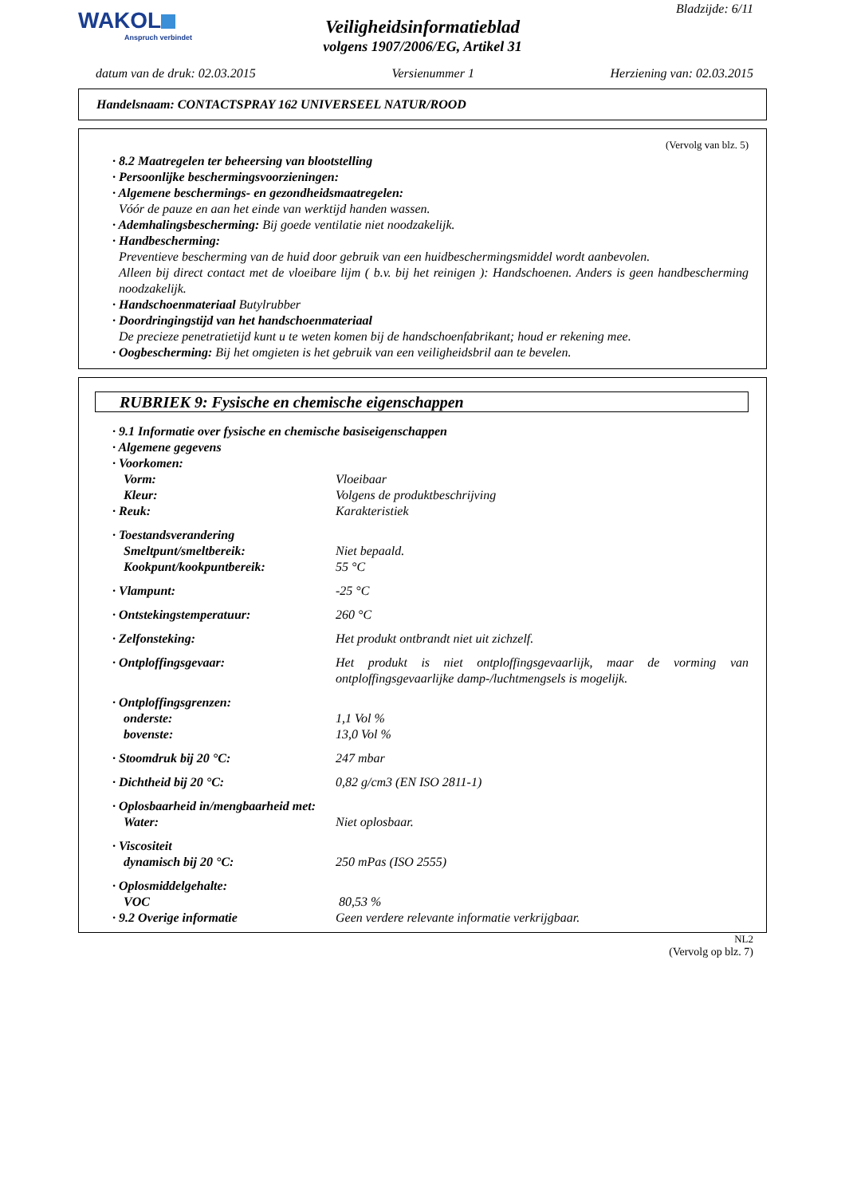WAKOL
Anspruch verbindet
Bladzijde: 6/11
Veiligheidsinformatieblad
volgens 1907/2006/EG, Artikel 31
datum van de druk: 02.03.2015 Versienummer 1 Herziening van: 02.03.2015
Handelsnaam: CONTACTSPRAY 162 UNIVERSEEL NATUR/ROOD
(Vervolg van blz. 5)
· 8.2 Maatregelen ter beheersing van blootstelling
· Persoonlijke beschermingsvoorzieningen:
· Algemene beschermings- en gezondheidsmaatregelen:
Vóór de pauze en aan het einde van werktijd handen wassen.
· Ademhalingsbescherming: Bij goede ventilatie niet noodzakelijk.
· Handbescherming:
Preventieve bescherming van de huid door gebruik van een huidbeschermingsmiddel wordt aanbevolen.
Alleen bij direct contact met de vloeibare lijm ( b.v. bij het reinigen ): Handschoenen. Anders is geen handbescherming noodzakelijk.
· Handschoenmateriaal Butylrubber
· Doordringingstijd van het handschoenmateriaal
De precieze penetratietijd kunt u te weten komen bij de handschoenfabrikant; houd er rekening mee.
· Oogbescherming: Bij het omgieten is het gebruik van een veiligheidsbril aan te bevelen.
RUBRIEK 9: Fysische en chemische eigenschappen
· 9.1 Informatie over fysische en chemische basiseigenschappen
· Algemene gegevens
· Voorkomen:
Vorm: Vloeibaar
Kleur: Volgens de produktbeschrijving
· Reuk: Karakteristiek
· Toestandsverandering
Smeltpunt/smeltbereik: Niet bepaald.
Kookpunt/kookpuntbereik: 55 °C
· Vlampunt: -25 °C
· Ontstekingstemperatuur: 260 °C
· Zelfonsteking: Het produkt ontbrandt niet uit zichzelf.
· Ontploffingsgevaar: Het produkt is niet ontploffingsgevaarlijk, maar de vorming van ontploffingsgevaarlijke damp-/luchtmengsels is mogelijk.
· Ontploffingsgrenzen:
onderste: 1,1 Vol %
bovenste: 13,0 Vol %
· Stoomdruk bij 20 °C: 247 mbar
· Dichtheid bij 20 °C: 0,82 g/cm3 (EN ISO 2811-1)
· Oplosbaarheid in/mengbaarheid met:
Water: Niet oplosbaar.
· Viscositeit
dynamisch bij 20 °C: 250 mPas (ISO 2555)
· Oplosmiddelgehalte:
VOC 80,53 %
· 9.2 Overige informatie Geen verdere relevante informatie verkrijgbaar.
NL2
(Vervolg op blz. 7)